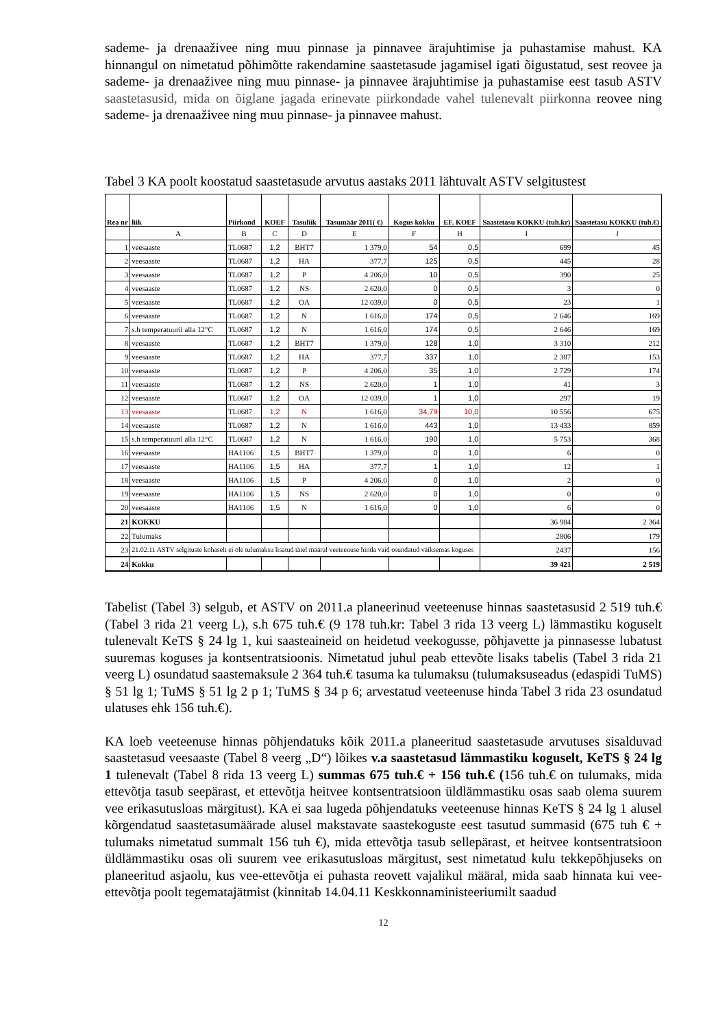sademe- ja drenaaživee ning muu pinnase ja pinnavee ärajuhtimise ja puhastamise mahust. KA hinnangul on nimetatud põhimõtte rakendamine saastetasude jagamisel igati õigustatud, sest reovee ja sademe- ja drenaaživee ning muu pinnase- ja pinnavee ärajuhtimise ja puhastamise eest tasub ASTV saastetasusid, mida on õiglane jagada erinevate piirkondade vahel tulenevalt piirkonna reovee ning sademe- ja drenaaživee ning muu pinnase- ja pinnavee mahust.
Tabel 3 KA poolt koostatud saastetasude arvutus aastaks 2011 lähtuvalt ASTV selgitustest
| Rea nr | liik | Piirkond | KOEF | Tasuliik | Tasumäär 2011( €) | Kogus kokku | EF. KOEF | Saastetasu KOKKU (tuh.kr) | Saastetasu KOKKU (tuh.€) |
| --- | --- | --- | --- | --- | --- | --- | --- | --- | --- |
| | A | B | C | D | E | F | H | I | J |
| 1 | veesaaste | TL0687 | 1,2 | BHT7 | 1 379,0 | 54 | 0,5 | 699 | 45 |
| 2 | veesaaste | TL0687 | 1,2 | HA | 377,7 | 125 | 0,5 | 445 | 28 |
| 3 | veesaaste | TL0687 | 1,2 | P | 4 206,0 | 10 | 0,5 | 390 | 25 |
| 4 | veesaaste | TL0687 | 1,2 | NS | 2 620,0 | 0 | 0,5 | 3 | 0 |
| 5 | veesaaste | TL0687 | 1,2 | OA | 12 039,0 | 0 | 0,5 | 23 | 1 |
| 6 | veesaaste | TL0687 | 1,2 | N | 1 616,0 | 174 | 0,5 | 2 646 | 169 |
| 7 | s.h temperatuuril alla 12°C | TL0687 | 1,2 | N | 1 616,0 | 174 | 0,5 | 2 646 | 169 |
| 8 | veesaaste | TL0687 | 1,2 | BHT7 | 1 379,0 | 128 | 1,0 | 3 310 | 212 |
| 9 | veesaaste | TL0687 | 1,2 | HA | 377,7 | 337 | 1,0 | 2 387 | 153 |
| 10 | veesaaste | TL0687 | 1,2 | P | 4 206,0 | 35 | 1,0 | 2 729 | 174 |
| 11 | veesaaste | TL0687 | 1,2 | NS | 2 620,0 | 1 | 1,0 | 41 | 3 |
| 12 | veesaaste | TL0687 | 1,2 | OA | 12 039,0 | 1 | 1,0 | 297 | 19 |
| 13 | veesaaste | TL0687 | 1,2 | N | 1 616,0 | 34,79 | 10,0 | 10 556 | 675 |
| 14 | veesaaste | TL0687 | 1,2 | N | 1 616,0 | 443 | 1,0 | 13 433 | 859 |
| 15 | s.h temperatuuril alla 12°C | TL0687 | 1,2 | N | 1 616,0 | 190 | 1,0 | 5 753 | 368 |
| 16 | veesaaste | HA1106 | 1,5 | BHT7 | 1 379,0 | 0 | 1,0 | 6 | 0 |
| 17 | veesaaste | HA1106 | 1,5 | HA | 377,7 | 1 | 1,0 | 12 | 1 |
| 18 | veesaaste | HA1106 | 1,5 | P | 4 206,0 | 0 | 1,0 | 2 | 0 |
| 19 | veesaaste | HA1106 | 1,5 | NS | 2 620,0 | 0 | 1,0 | 0 | 0 |
| 20 | veesaaste | HA1106 | 1,5 | N | 1 616,0 | 0 | 1,0 | 6 | 0 |
| 21 | KOKKU | | | | | | | 36 984 | 2 364 |
| 22 | Tulumaks | | | | | | | 2806 | 179 |
| 23 | 21.02.11 ASTV selgituste kohaselt ei ole tulumaksu lisatud täiel määral veeteenuse hinda vaid osundatud väiksemas koguses | | | | | | | 2437 | 156 |
| 24 | Kokku | | | | | | | 39 421 | 2 519 |
Tabelist (Tabel 3) selgub, et ASTV on 2011.a planeerinud veeteenuse hinnas saastetasusid 2 519 tuh.€ (Tabel 3 rida 21 veerg L), s.h 675 tuh.€ (9 178 tuh.kr: Tabel 3 rida 13 veerg L) lämmastiku koguselt tulenevalt KeTS § 24 lg 1, kui saasteaineid on heidetud veekogusse, põhjavette ja pinnasesse lubatust suuremas koguses ja kontsentratsioonis. Nimetatud juhul peab ettevõte lisaks tabelis (Tabel 3 rida 21 veerg L) osundatud saastemaksule 2 364 tuh.€ tasuma ka tulumaksu (tulumaksuseadus (edaspidi TuMS) § 51 lg 1; TuMS § 51 lg 2 p 1; TuMS § 34 p 6; arvestatud veeteenuse hinda Tabel 3 rida 23 osundatud ulatuses ehk 156 tuh.€).
KA loeb veeteenuse hinnas põhjendatuks kõik 2011.a planeeritud saastetasude arvutuses sisalduvad saastetasud veesaaste (Tabel 8 veerg „D“) lõikes v.a saastetasud lämmastiku koguselt, KeTS § 24 lg 1 tulenevalt (Tabel 8 rida 13 veerg L) summas 675 tuh.€ + 156 tuh.€ (156 tuh.€ on tulumaks, mida ettevõtja tasub seepärast, et ettevõtja heitvee kontsentratsioon üldlämmastiku osas saab olema suurem vee erikasutusloas märgitust). KA ei saa lugeda põhjendatuks veeteenuse hinnas KeTS § 24 lg 1 alusel kõrgendatud saastetasumäärade alusel makstavate saastekoguste eest tasutud summasid (675 tuh € + tulumaks nimetatud summalt 156 tuh €), mida ettevõtja tasub sellepärast, et heitvee kontsentratsioon üldlämmastiku osas oli suurem vee erikasutusloas märgitust, sest nimetatud kulu tekkepõhjuseks on planeeritud asjaolu, kus vee-ettevõtja ei puhasta reovett vajalikul määral, mida saab hinnata kui vee-ettevõtja poolt tegematajätmist (kinnitab 14.04.11 Keskkonnaministeeriumilt saadud
12